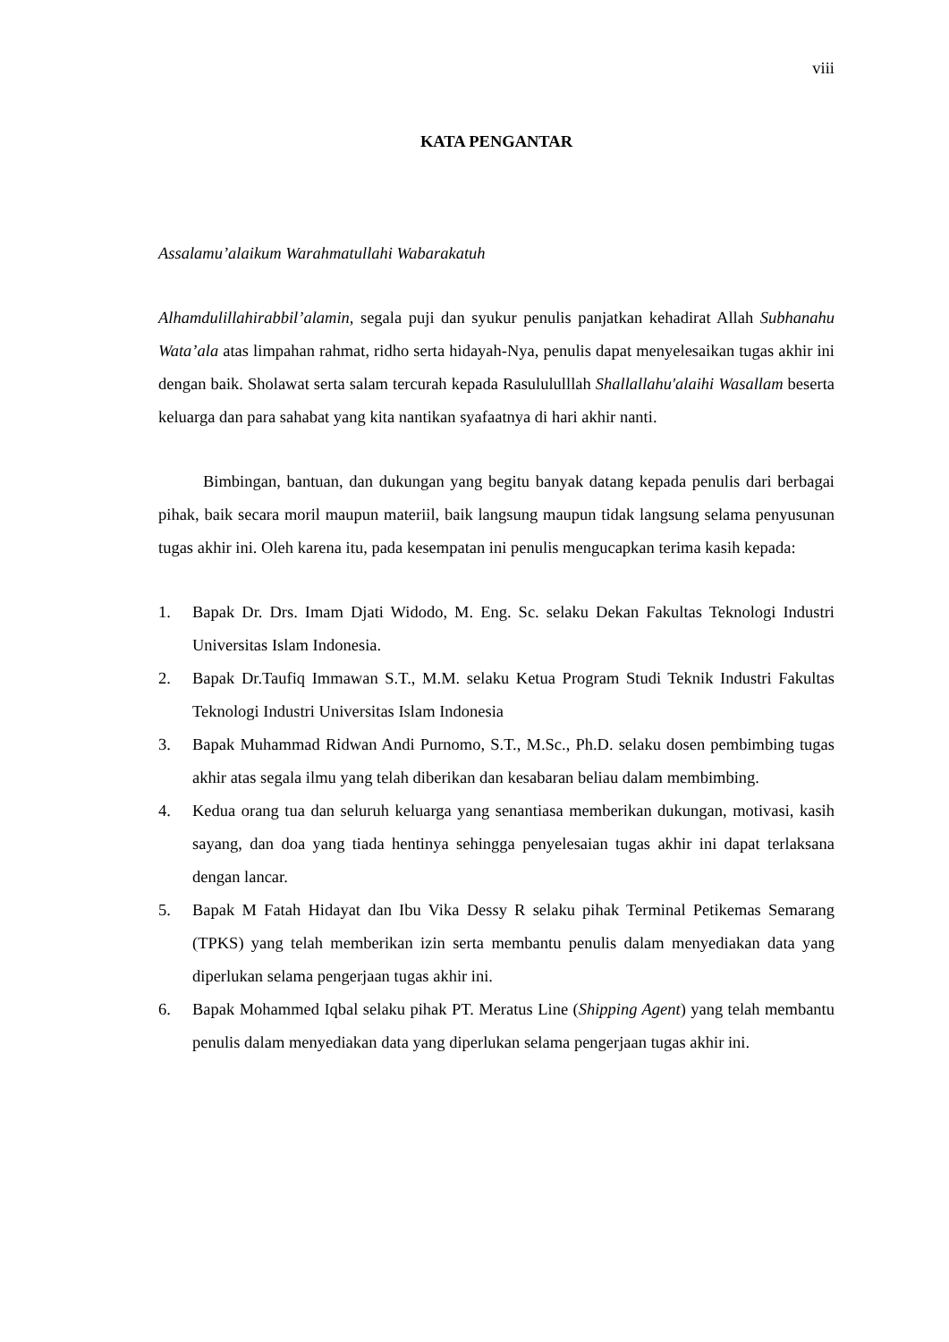viii
KATA PENGANTAR
Assalamu’alaikum Warahmatullahi Wabarakatuh
Alhamdulillahirabbil’alamin, segala puji dan syukur penulis panjatkan kehadirat Allah Subhanahu Wata’ala atas limpahan rahmat, ridho serta hidayah-Nya, penulis dapat menyelesaikan tugas akhir ini dengan baik. Sholawat serta salam tercurah kepada Rasulululllah Shallallahu'alaihi Wasallam beserta keluarga dan para sahabat yang kita nantikan syafaatnya di hari akhir nanti.
Bimbingan, bantuan, dan dukungan yang begitu banyak datang kepada penulis dari berbagai pihak, baik secara moril maupun materiil, baik langsung maupun tidak langsung selama penyusunan tugas akhir ini. Oleh karena itu, pada kesempatan ini penulis mengucapkan terima kasih kepada:
1. Bapak Dr. Drs. Imam Djati Widodo, M. Eng. Sc. selaku Dekan Fakultas Teknologi Industri Universitas Islam Indonesia.
2. Bapak Dr.Taufiq Immawan S.T., M.M. selaku Ketua Program Studi Teknik Industri Fakultas Teknologi Industri Universitas Islam Indonesia
3. Bapak Muhammad Ridwan Andi Purnomo, S.T., M.Sc., Ph.D. selaku dosen pembimbing tugas akhir atas segala ilmu yang telah diberikan dan kesabaran beliau dalam membimbing.
4. Kedua orang tua dan seluruh keluarga yang senantiasa memberikan dukungan, motivasi, kasih sayang, dan doa yang tiada hentinya sehingga penyelesaian tugas akhir ini dapat terlaksana dengan lancar.
5. Bapak M Fatah Hidayat dan Ibu Vika Dessy R selaku pihak Terminal Petikemas Semarang (TPKS) yang telah memberikan izin serta membantu penulis dalam menyediakan data yang diperlukan selama pengerjaan tugas akhir ini.
6. Bapak Mohammed Iqbal selaku pihak PT. Meratus Line (Shipping Agent) yang telah membantu penulis dalam menyediakan data yang diperlukan selama pengerjaan tugas akhir ini.